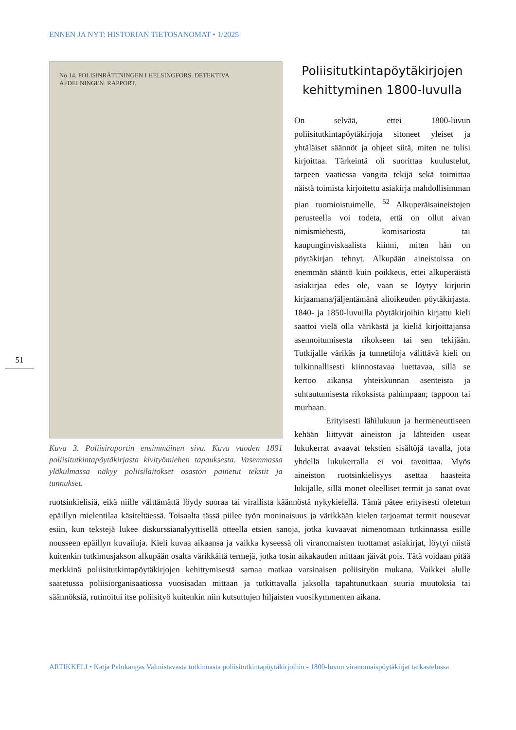ENNEN JA NYT: HISTORIAN TIETOSANOMAT • 1/2025
51
No 14. POLISINRÄTTNINGEN I HELSINGFORS. DETEKTIVA AFDELNINGEN. RAPPORT.
Kuva 3. Poliisiraportin ensimmäinen sivu. Kuva vuoden 1891 poliisitutkintapöytäkirjasta kivityömiehen tapauksesta. Vasemmassa yläkulmassa näkyy poliisilaitokset osaston painetut tekstit ja tunnukset.
Poliisitutkintapöytäkirjojen kehittyminen 1800-luvulla
On selvää, ettei 1800-luvun poliisitutkintapöytäkirjoja sitoneet yleiset ja yhtäläiset säännöt ja ohjeet siitä, miten ne tulisi kirjoittaa. Tärkeintä oli suorittaa kuulustelut, tarpeen vaatiessa vangita tekijä sekä toimittaa näistä toimista kirjoitettu asiakirja mahdollisimman pian tuomioistuimelle. <sup>52</sup> Alkuperäisaineistojen perusteella voi todeta, että on ollut aivan nimismiehestä, komisariosta tai kaupunginviskaalista kiinni, miten hän on pöytäkirjan tehnyt. Alkupään aineistoissa on enemmän sääntö kuin poikkeus, ettei alkuperäistä asiakirjaa edes ole, vaan se löytyy kirjurin kirjaamana/jäljentämänä alioikeuden pöytäkirjasta. 1840- ja 1850-luvuilla pöytäkirjoihin kirjattu kieli saattoi vielä olla värikästä ja kieliä kirjoittajansa asennoitumisesta rikokseen tai sen tekijään. Tutkijalle värikäs ja tunnetiloja välittävä kieli on tulkinnallisesti kiinnostavaa luettavaa, sillä se kertoo aikansa yhteiskunnan asenteista ja suhtautumisesta rikoksista pahimpaan; tappoon tai murhaan.
Erityisesti lähilukuun ja hermeneuttiseen kehään liittyvät aineiston ja lähteiden useat lukukerrat avaavat tekstien sisältöjä tavalla, jota yhdellä lukukerralla ei voi tavoittaa. Myös aineiston ruotsinkielisyys asettaa haasteita lukijalle, sillä monet oleelliset termit ja sanat ovat ruotsinkielisiä, eikä niille välttämättä löydy suoraa tai virallista käännöstä nykykielellä. Tämä pätee erityisesti oletetun epäillyn mielentilaa käsiteltäessä. Toisaalta tässä piilee työn moninaisuus ja värikkään kielen tarjoamat termit nousevat esiin, kun tekstejä lukee diskurssianalyyttisellä otteella etsien sanoja, jotka kuvaavat nimenomaan tutkinnassa esille nousseen epäillyn kuvailuja. Kieli kuvaa aikaansa ja vaikka kyseessä oli viranomaisten tuottamat asiakirjat, löytyi niistä kuitenkin tutkimusjakson alkupään osalta värikkäitä termejä, jotka tosin aikakauden mittaan jäivät pois. Tätä voidaan pitää merkkinä poliisitutkintapöytäkirjojen kehittymisestä samaa matkaa varsinaisen poliisityön mukana. Vaikkei alulle saatetussa poliisiorganisaatiossa vuosisadan mittaan ja tutkittavalla jaksolla tapahtunutkaan suuria muutoksia tai säännöksiä, rutinoitui itse poliisityö kuitenkin niin kutsuttujen hiljaisten vuosikymmenten aikana.
ARTIKKELI • Katja Palokangas Valmistavasta tutkinnasta poliisitutkintapöytäkirjoihin - 1800-luvun viranomaispöytäkirjat tarkastelussa